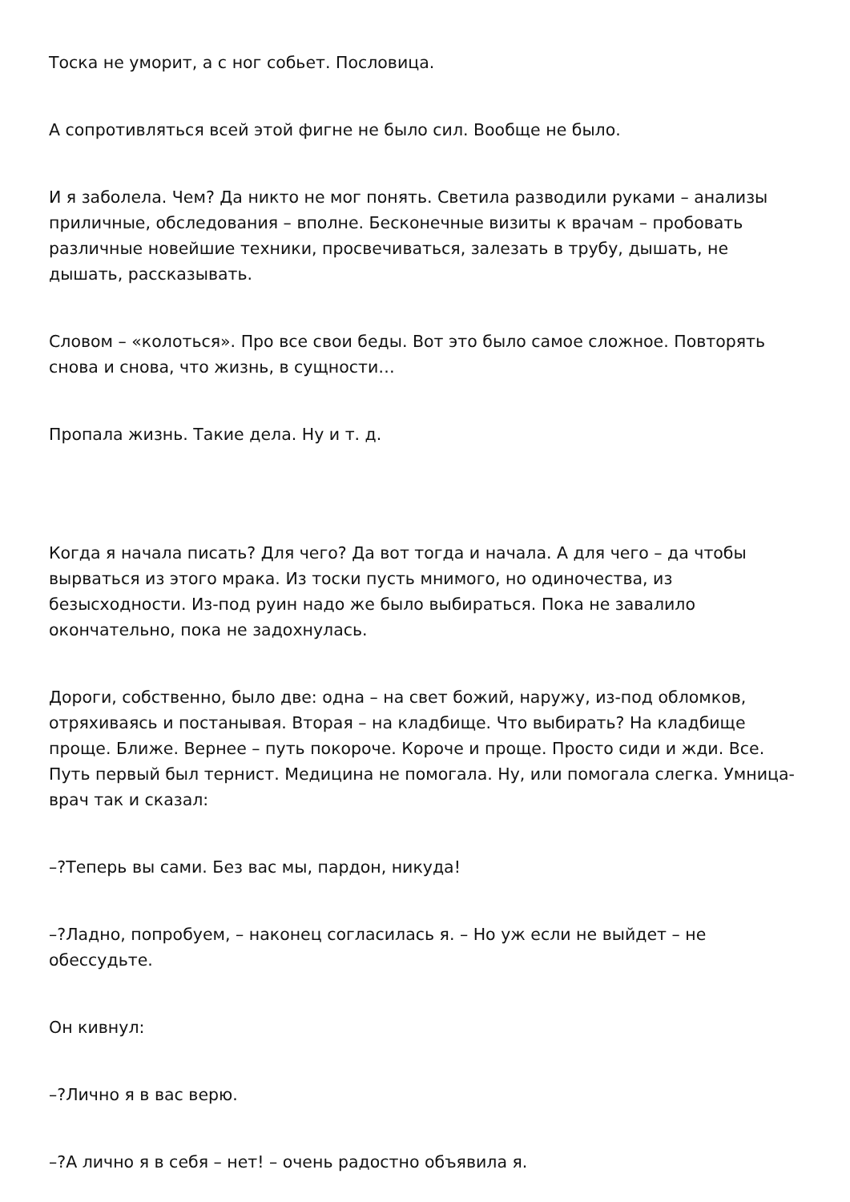Тоска не уморит, а с ног собьет. Пословица.
А сопротивляться всей этой фигне не было сил. Вообще не было.
И я заболела. Чем? Да никто не мог понять. Светила разводили руками – анализы приличные, обследования – вполне. Бесконечные визиты к врачам – пробовать различные новейшие техники, просвечиваться, залезать в трубу, дышать, не дышать, рассказывать.
Словом – «колоться». Про все свои беды. Вот это было самое сложное. Повторять снова и снова, что жизнь, в сущности…
Пропала жизнь. Такие дела. Ну и т. д.
Когда я начала писать? Для чего? Да вот тогда и начала. А для чего – да чтобы вырваться из этого мрака. Из тоски пусть мнимого, но одиночества, из безысходности. Из-под руин надо же было выбираться. Пока не завалило окончательно, пока не задохнулась.
Дороги, собственно, было две: одна – на свет божий, наружу, из-под обломков, отряхиваясь и постанывая. Вторая – на кладбище. Что выбирать? На кладбище проще. Ближе. Вернее – путь покороче. Короче и проще. Просто сиди и жди. Все. Путь первый был тернист. Медицина не помогала. Ну, или помогала слегка. Умница-врач так и сказал:
–?Теперь вы сами. Без вас мы, пардон, никуда!
–?Ладно, попробуем, – наконец согласилась я. – Но уж если не выйдет – не обессудьте.
Он кивнул:
–?Лично я в вас верю.
–?А лично я в себя – нет! – очень радостно объявила я.